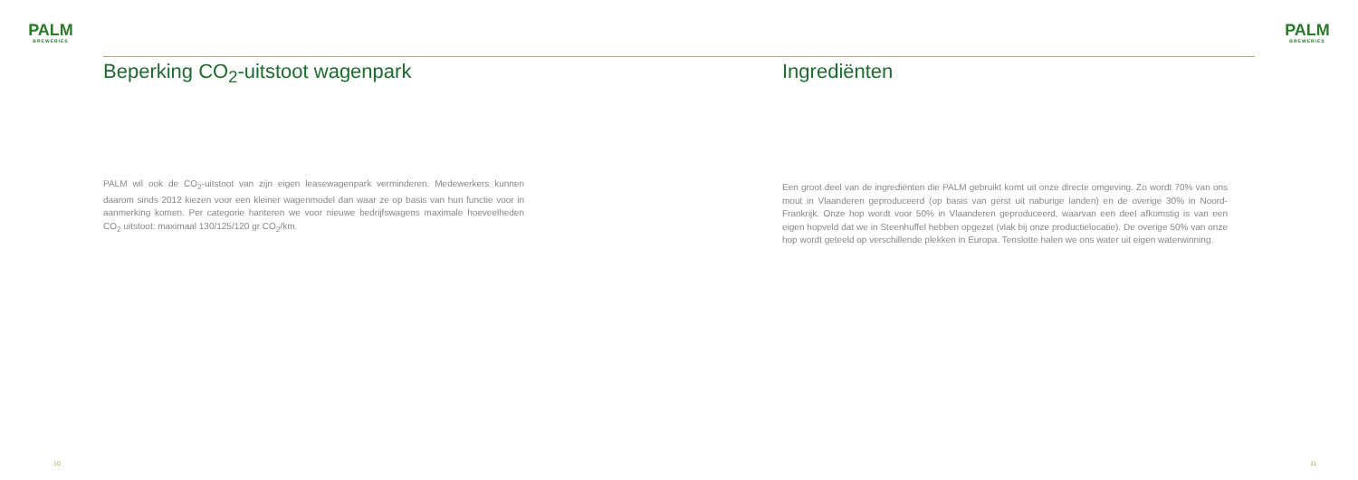PALM
BREWERIES
PALM
BREWERIES
Beperking CO<sub>2</sub>-uitstoot wagenpark
PALM wil ook de CO<sub>2</sub>-uitstoot van zijn eigen leasewagenpark verminderen. Medewerkers kunnen daarom sinds 2012 kiezen voor een kleiner wagenmodel dan waar ze op basis van hun functie voor in aanmerking komen. Per categorie hanteren we voor nieuwe bedrijfswagens maximale hoeveelheden CO<sub>2</sub> uitstoot: maximaal 130/125/120 gr CO<sub>2</sub>/km.
Ingrediënten
Een groot deel van de ingrediënten die PALM gebruikt komt uit onze directe omgeving. Zo wordt 70% van ons mout in Vlaanderen geproduceerd (op basis van gerst uit naburige landen) en de overige 30% in Noord-Frankrijk. Onze hop wordt voor 50% in Vlaanderen geproduceerd, waarvan een deel afkomstig is van een eigen hopveld dat we in Steenhuffel hebben opgezet (vlak bij onze productielocatie). De overige 50% van onze hop wordt geteeld op verschillende plekken in Europa. Tenslotte halen we ons water uit eigen waterwinning.
10 11